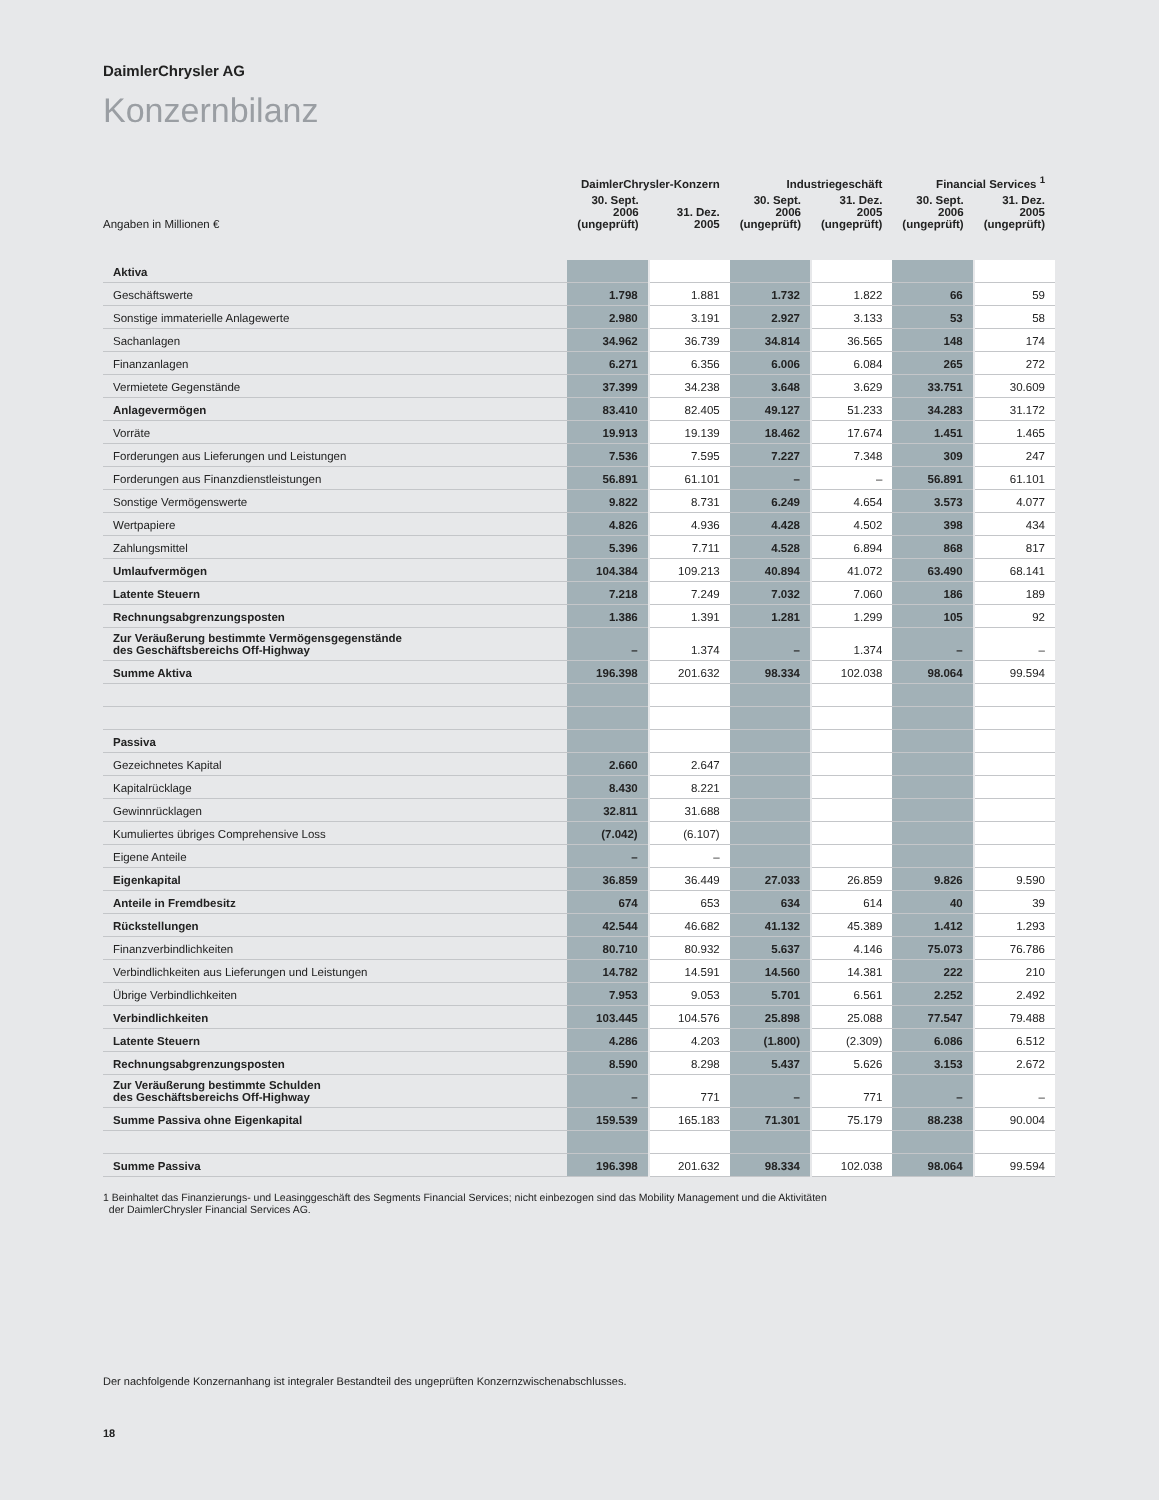DaimlerChrysler AG
Konzernbilanz
| | DaimlerChrysler-Konzern | | Industriegeschäft | | Financial Services <sup>1</sup> | |
| --- | --- | --- | --- | --- | --- | --- |
| Angaben in Millionen € | 30. Sept. 2006 (ungeprüft) | 31. Dez. 2005 | 30. Sept. 2006 (ungeprüft) | 31. Dez. 2005 (ungeprüft) | 30. Sept. 2006 (ungeprüft) | 31. Dez. 2005 (ungeprüft) |
| Aktiva | | | | | | |
| Geschäftswerte | 1.798 | 1.881 | 1.732 | 1.822 | 66 | 59 |
| Sonstige immaterielle Anlagewerte | 2.980 | 3.191 | 2.927 | 3.133 | 53 | 58 |
| Sachanlagen | 34.962 | 36.739 | 34.814 | 36.565 | 148 | 174 |
| Finanzanlagen | 6.271 | 6.356 | 6.006 | 6.084 | 265 | 272 |
| Vermietete Gegenstände | 37.399 | 34.238 | 3.648 | 3.629 | 33.751 | 30.609 |
| Anlagevermögen | 83.410 | 82.405 | 49.127 | 51.233 | 34.283 | 31.172 |
| Vorräte | 19.913 | 19.139 | 18.462 | 17.674 | 1.451 | 1.465 |
| Forderungen aus Lieferungen und Leistungen | 7.536 | 7.595 | 7.227 | 7.348 | 309 | 247 |
| Forderungen aus Finanzdienstleistungen | 56.891 | 61.101 | – | – | 56.891 | 61.101 |
| Sonstige Vermögenswerte | 9.822 | 8.731 | 6.249 | 4.654 | 3.573 | 4.077 |
| Wertpapiere | 4.826 | 4.936 | 4.428 | 4.502 | 398 | 434 |
| Zahlungsmittel | 5.396 | 7.711 | 4.528 | 6.894 | 868 | 817 |
| Umlaufvermögen | 104.384 | 109.213 | 40.894 | 41.072 | 63.490 | 68.141 |
| Latente Steuern | 7.218 | 7.249 | 7.032 | 7.060 | 186 | 189 |
| Rechnungsabgrenzungsposten | 1.386 | 1.391 | 1.281 | 1.299 | 105 | 92 |
| Zur Veräußerung bestimmte Vermögensgegenstände des Geschäftsbereichs Off-Highway | – | 1.374 | – | 1.374 | – | – |
| Summe Aktiva | 196.398 | 201.632 | 98.334 | 102.038 | 98.064 | 99.594 |
| Passiva | | | | | | |
| Gezeichnetes Kapital | 2.660 | 2.647 | | | | |
| Kapitalrücklage | 8.430 | 8.221 | | | | |
| Gewinnrücklagen | 32.811 | 31.688 | | | | |
| Kumuliertes übriges Comprehensive Loss | (7.042) | (6.107) | | | | |
| Eigene Anteile | – | – | | | | |
| Eigenkapital | 36.859 | 36.449 | 27.033 | 26.859 | 9.826 | 9.590 |
| Anteile in Fremdbesitz | 674 | 653 | 634 | 614 | 40 | 39 |
| Rückstellungen | 42.544 | 46.682 | 41.132 | 45.389 | 1.412 | 1.293 |
| Finanzverbindlichkeiten | 80.710 | 80.932 | 5.637 | 4.146 | 75.073 | 76.786 |
| Verbindlichkeiten aus Lieferungen und Leistungen | 14.782 | 14.591 | 14.560 | 14.381 | 222 | 210 |
| Übrige Verbindlichkeiten | 7.953 | 9.053 | 5.701 | 6.561 | 2.252 | 2.492 |
| Verbindlichkeiten | 103.445 | 104.576 | 25.898 | 25.088 | 77.547 | 79.488 |
| Latente Steuern | 4.286 | 4.203 | (1.800) | (2.309) | 6.086 | 6.512 |
| Rechnungsabgrenzungsposten | 8.590 | 8.298 | 5.437 | 5.626 | 3.153 | 2.672 |
| Zur Veräußerung bestimmte Schulden des Geschäftsbereichs Off-Highway | – | 771 | – | 771 | – | – |
| Summe Passiva ohne Eigenkapital | 159.539 | 165.183 | 71.301 | 75.179 | 88.238 | 90.004 |
| Summe Passiva | 196.398 | 201.632 | 98.334 | 102.038 | 98.064 | 99.594 |
1 Beinhaltet das Finanzierungs- und Leasinggeschäft des Segments Financial Services; nicht einbezogen sind das Mobility Management und die Aktivitäten
der DaimlerChrysler Financial Services AG.
Der nachfolgende Konzernanhang ist integraler Bestandteil des ungeprüften Konzernzwischenabschlusses.
18